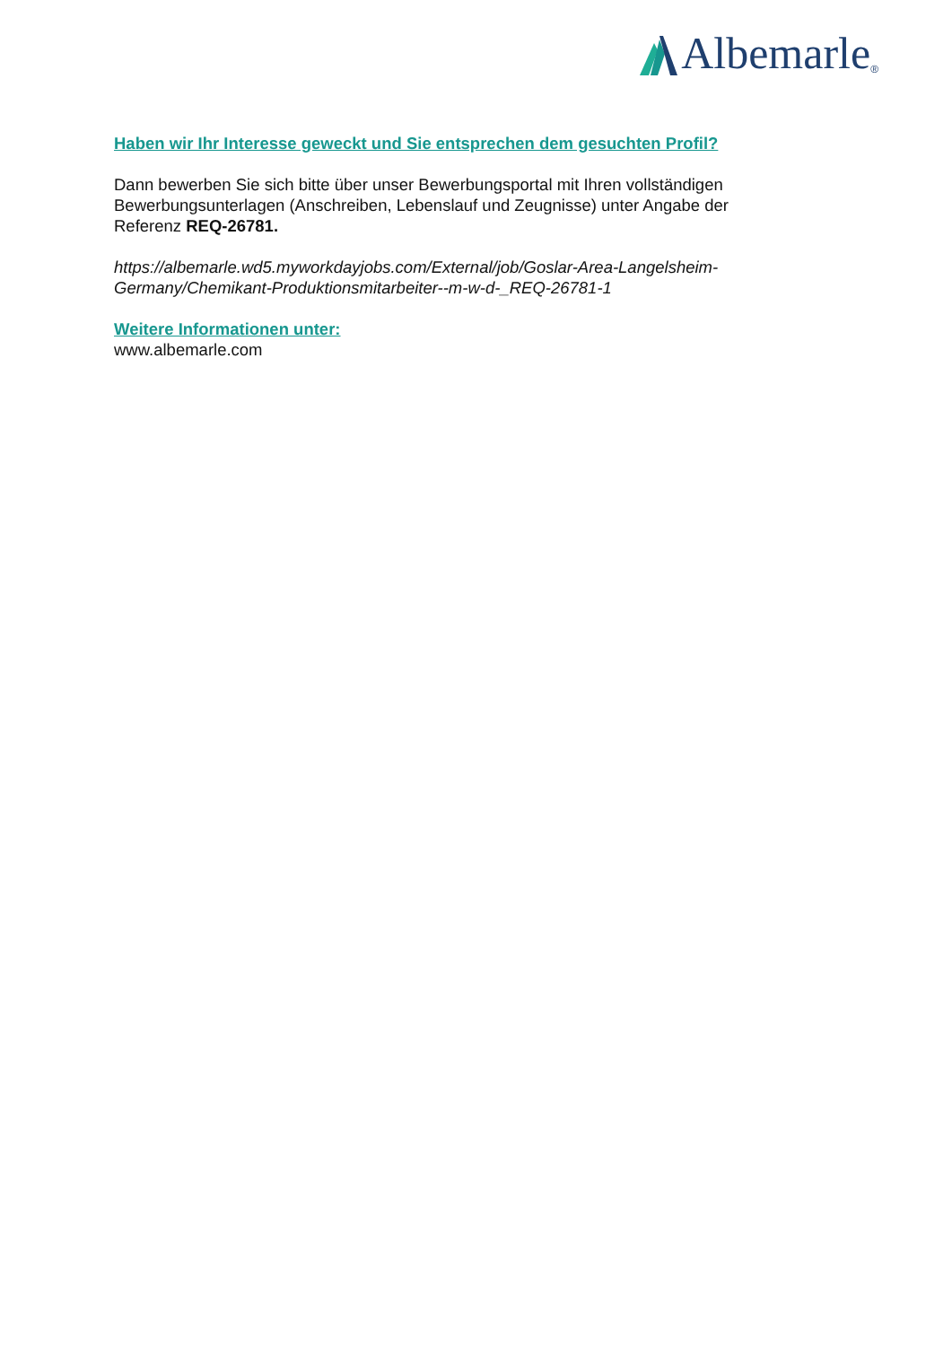Albemarle<sup>®</sup>
Haben wir Ihr Interesse geweckt und Sie entsprechen dem gesuchten Profil?
Dann bewerben Sie sich bitte über unser Bewerbungsportal mit Ihren vollständigen Bewerbungsunterlagen (Anschreiben, Lebenslauf und Zeugnisse) unter Angabe der Referenz REQ-26781.
https://albemarle.wd5.myworkdayjobs.com/External/job/Goslar-Area-Langelsheim-Germany/Chemikant-Produktionsmitarbeiter--m-w-d-_REQ-26781-1
Weitere Informationen unter:
www.albemarle.com